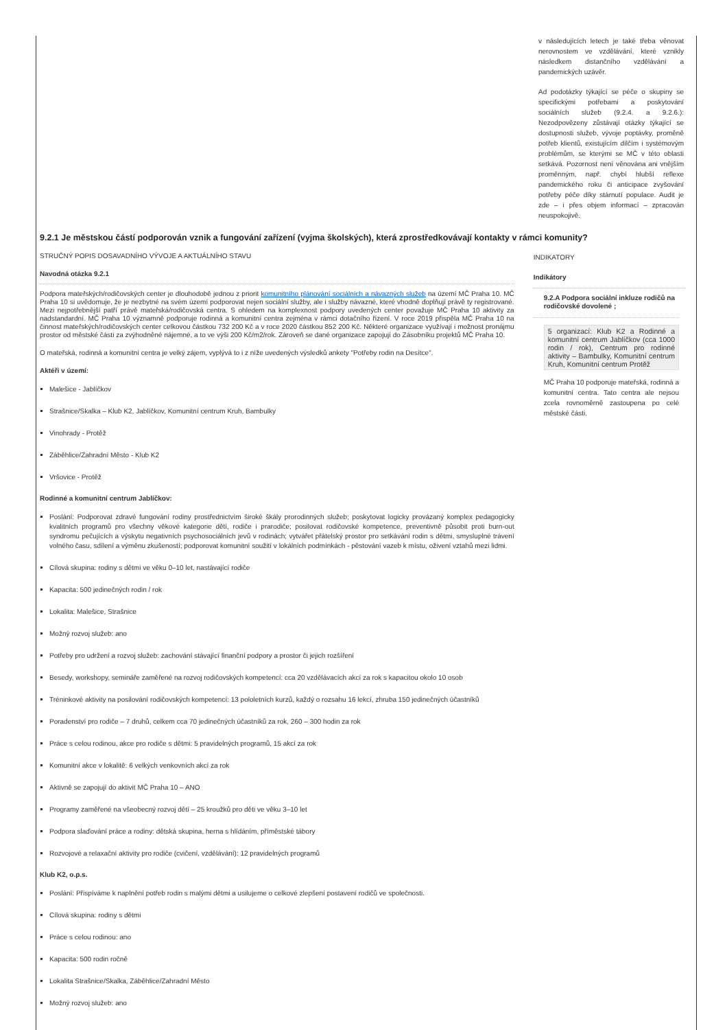v následujících letech je také třeba věnovat nerovnostem ve vzdělávání, které vznikly následkem distančního vzdělávání a pandemických uzávěr.
Ad podotázky týkající se péče o skupiny se specifickými potřebami a poskytování sociálních služeb (9.2.4. a 9.2.6.): Nezodpovězeny zůstávají otázky týkající se dostupnosti služeb, vývoje poptávky, proměně potřeb klientů, existujícím dílčím i systémovým problémům, se kterými se MČ v této oblasti setkává. Pozornost není věnována ani vnějším proměnným, např. chybí hlubší reflexe pandemického roku či anticipace zvyšování potřeby péče díky stárnutí populace. Audit je zde – i přes objem informací – zpracován neuspokojivě.
9.2.1 Je městskou částí podporován vznik a fungování zařízení (vyjma školských), která zprostředkovávají kontakty v rámci komunity?
STRUČNÝ POPIS DOSAVADNÍHO VÝVOJE A AKTUÁLNÍHO STAVU
Navodná otázka 9.2.1
Podpora mateřských/rodičovských center je dlouhodobě jednou z priorit komunitního plánování sociálních a návazných služeb na území MČ Praha 10. MČ Praha 10 si uvědomuje, že je nezbytné na svém území podporovat nejen sociální služby, ale i služby návazné, které vhodně doplňují právě ty registrované. Mezi nejpotřebnější patří právě mateřská/rodičovská centra. S ohledem na komplexnost podpory uvedených center považuje MČ Praha 10 aktivity za nadstandardní. MČ Praha 10 významně podporuje rodinná a komunitní centra zejména v rámci dotačního řízení. V roce 2019 přispěla MČ Praha 10 na činnost mateřských/rodičovských center celkovou částkou 732 200 Kč a v roce 2020 částkou 852 200 Kč. Některé organizace využívají i možnost pronájmu prostor od městské části za zvýhodněné nájemné, a to ve výši 200 Kč/m2/rok. Zároveň se dané organizace zapojují do Zásobníku projektů MČ Praha 10.
O mateřská, rodinná a komunitní centra je velký zájem, vyplývá to i z níže uvedených výsledků ankety "Potřeby rodin na Desítce".
Aktéři v území:
Malešice - Jablíčkov
Strašnice/Skalka – Klub K2, Jablíčkov, Komunitní centrum Kruh, Bambulky
Vinohrady - Protěž
Záběhlice/Zahradní Město - Klub K2
Vršovice - Protěž
Rodinné a komunitní centrum Jablíčkov:
Poslání: Podporovat zdravé fungování rodiny prostřednictvím široké škály prorodinných služeb; poskytovat logicky provázaný komplex pedagogicky kvalitních programů pro všechny věkové kategorie dětí, rodiče i prarodiče; posilovat rodičovské kompetence, preventivně působit proti burn-out syndromu pečujících a výskytu negativních psychosociálních jevů v rodinách; vytvářet přátelský prostor pro setkávání rodin s dětmi, smysluplné trávení volného času, sdílení a výměnu zkušeností; podporovat komunitní soužití v lokálních podmínkách - pěstování vazeb k místu, oživení vztahů mezi lidmi.
Cílová skupina: rodiny s dětmi ve věku 0–10 let, nastávající rodiče
Kapacita: 500 jedinečných rodin / rok
Lokalita: Malešice, Strašnice
Možný rozvoj služeb: ano
Potřeby pro udržení a rozvoj služeb: zachování stávající finanční podpory a prostor či jejich rozšíření
Besedy, workshopy, semináře zaměřené na rozvoj rodičovských kompetencí: cca 20 vzdělávacích akcí za rok s kapacitou okolo 10 osob
Tréninkové aktivity na posilování rodičovských kompetencí: 13 pololetních kurzů, každý o rozsahu 16 lekcí, zhruba 150 jedinečných účastníků
Poradenství pro rodiče – 7 druhů, celkem cca 70 jedinečných účastníků za rok, 260 – 300 hodin za rok
Práce s celou rodinou, akce pro rodiče s dětmi: 5 pravidelných programů, 15 akcí za rok
Komunitní akce v lokalitě: 6 velkých venkovních akcí za rok
Aktivně se zapojují do aktivit MČ Praha 10 – ANO
Programy zaměřené na všeobecný rozvoj dětí – 25 kroužků pro děti ve věku 3–10 let
Podpora slaďování práce a rodiny: dětská skupina, herna s hlídáním, příměstské tábory
Rozvojové a relaxační aktivity pro rodiče (cvičení, vzdělávání): 12 pravidelných programů
Klub K2, o.p.s.
Poslání: Přispíváme k naplnění potřeb rodin s malými dětmi a usilujeme o celkové zlepšení postavení rodičů ve společnosti.
Cílová skupina: rodiny s dětmi
Práce s celou rodinou: ano
Kapacita: 500 rodin ročně
Lokalita Strašnice/Skalka, Záběhlice/Zahradní Město
Možný rozvoj služeb: ano
INDIKATORY
Indikátory
9.2.A Podpora sociální inkluze rodičů na rodičovské dovolené ;
5 organizací: Klub K2 a Rodinné a komunitní centrum Jablíčkov (cca 1000 rodin / rok), Centrum pro rodinné aktivity – Bambulky, Komunitní centrum Kruh, Komunitní centrum Protěž
MČ Praha 10 podporuje mateřská, rodinná a komunitní centra. Tato centra ale nejsou zcela rovnoměrně zastoupena po celé městské části.